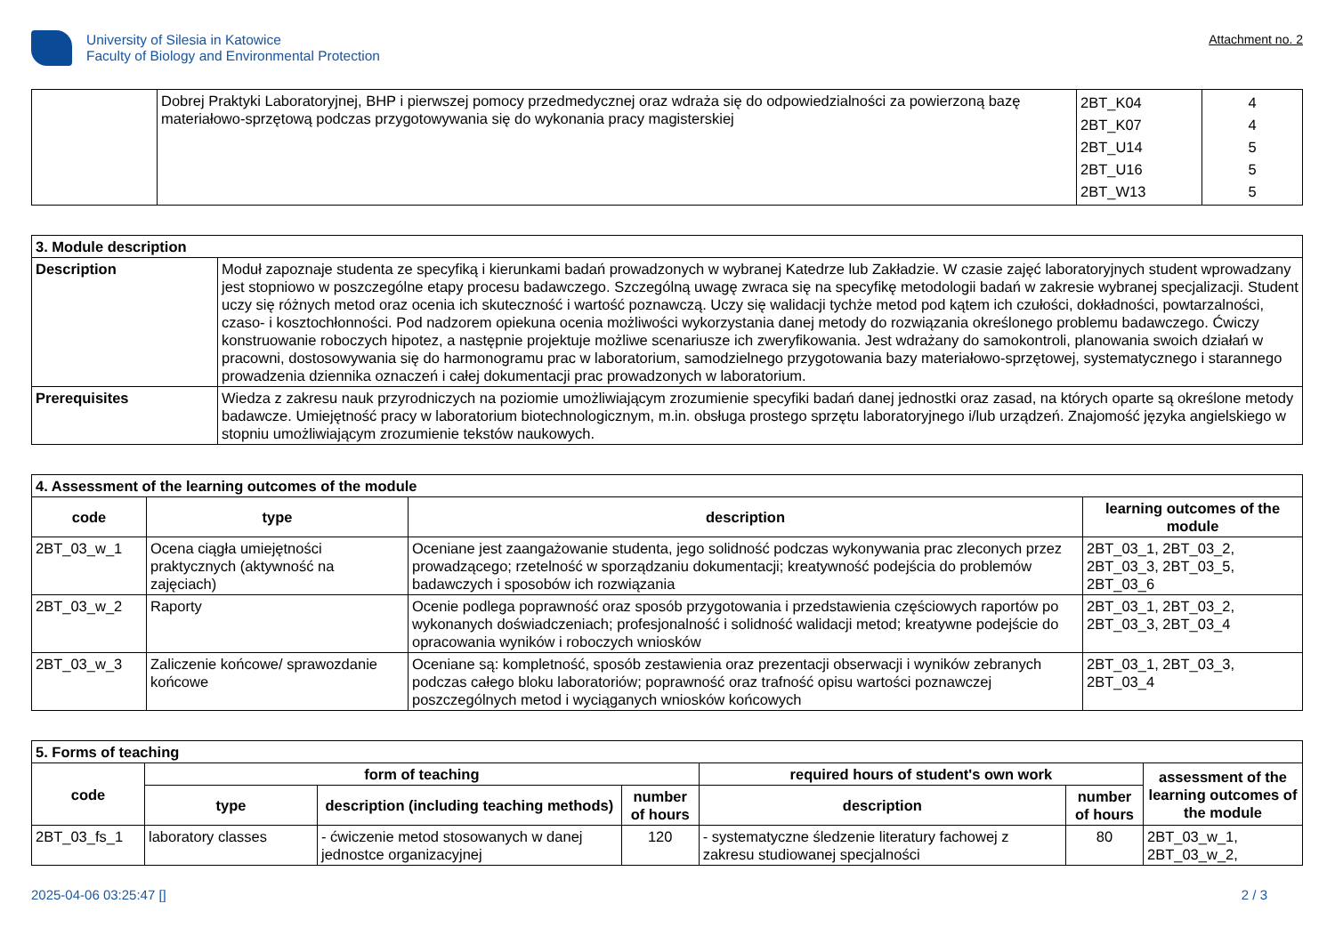University of Silesia in Katowice
Faculty of Biology and Environmental Protection
Attachment no. 2
| | Dobrej Praktyki Laboratoryjnej, BHP i pierwszej pomocy przedmedycznej oraz wdraża się do odpowiedzialności za powierzoną bazę materiałowo-sprzętową podczas przygotowywania się do wykonania pracy magisterskiej | 2BT_K04 2BT_K07 2BT_U14 2BT_U16 2BT_W13 | 4 4 5 5 5 |
| 3. Module description | |
| --- | --- |
| Description | Moduł zapoznaje studenta ze specyfiką i kierunkami badań prowadzonych w wybranej Katedrze lub Zakładzie. W czasie zajęć laboratoryjnych student wprowadzany jest stopniowo w poszczególne etapy procesu badawczego. Szczególną uwagę zwraca się na specyfikę metodologii badań w zakresie wybranej specjalizacji. Student uczy się różnych metod oraz ocenia ich skuteczność i wartość poznawczą. Uczy się walidacji tychże metod pod kątem ich czułości, dokładności, powtarzalności, czaso- i kosztochłonności. Pod nadzorem opiekuna ocenia możliwości wykorzystania danej metody do rozwiązania określonego problemu badawczego. Ćwiczy konstruowanie roboczych hipotez, a następnie projektuje możliwe scenariusze ich zweryfikowania. Jest wdrażany do samokontroli, planowania swoich działań w pracowni, dostosowywania się do harmonogramu prac w laboratorium, samodzielnego przygotowania bazy materiałowo-sprzętowej, systematycznego i starannego prowadzenia dziennika oznaczeń i całej dokumentacji prac prowadzonych w laboratorium. |
| Prerequisites | Wiedza z zakresu nauk przyrodniczych na poziomie umożliwiającym zrozumienie specyfiki badań danej jednostki oraz zasad, na których oparte są określone metody badawcze. Umiejętność pracy w laboratorium biotechnologicznym, m.in. obsługa prostego sprzętu laboratoryjnego i/lub urządzeń. Znajomość języka angielskiego w stopniu umożliwiającym zrozumienie tekstów naukowych. |
| 4. Assessment of the learning outcomes of the module | | | |
| --- | --- | --- | --- |
| code | type | description | learning outcomes of the module |
| 2BT_03_w_1 | Ocena ciągła umiejętności praktycznych (aktywność na zajęciach) | Oceniane jest zaangażowanie studenta, jego solidność podczas wykonywania prac zleconych przez prowadzącego; rzetelność w sporządzaniu dokumentacji; kreatywność podejścia do problemów badawczych i sposobów ich rozwiązania | 2BT_03_1, 2BT_03_2, 2BT_03_3, 2BT_03_5, 2BT_03_6 |
| 2BT_03_w_2 | Raporty | Ocenie podlega poprawność oraz sposób przygotowania i przedstawienia częściowych raportów po wykonanych doświadczeniach; profesjonalność i solidność walidacji metod; kreatywne podejście do opracowania wyników i roboczych wniosków | 2BT_03_1, 2BT_03_2, 2BT_03_3, 2BT_03_4 |
| 2BT_03_w_3 | Zaliczenie końcowe/ sprawozdanie końcowe | Oceniane są: kompletność, sposób zestawienia oraz prezentacji obserwacji i wyników zebranych podczas całego bloku laboratoriów; poprawność oraz trafność opisu wartości poznawczej poszczególnych metod i wyciąganych wniosków końcowych | 2BT_03_1, 2BT_03_3, 2BT_03_4 |
| 5. Forms of teaching | | | | | | |
| --- | --- | --- | --- | --- | --- | --- |
| code | form of teaching | | | required hours of student's own work | | assessment of the learning outcomes of the module |
| | type | description (including teaching methods) | number of hours | description | number of hours | |
| 2BT_03_fs_1 | laboratory classes | - ćwiczenie metod stosowanych w danej jednostce organizacyjnej | 120 | - systematyczne śledzenie literatury fachowej z zakresu studiowanej specjalności | 80 | 2BT_03_w_1, 2BT_03_w_2, |
2025-04-06 03:25:47 [] 2 / 3